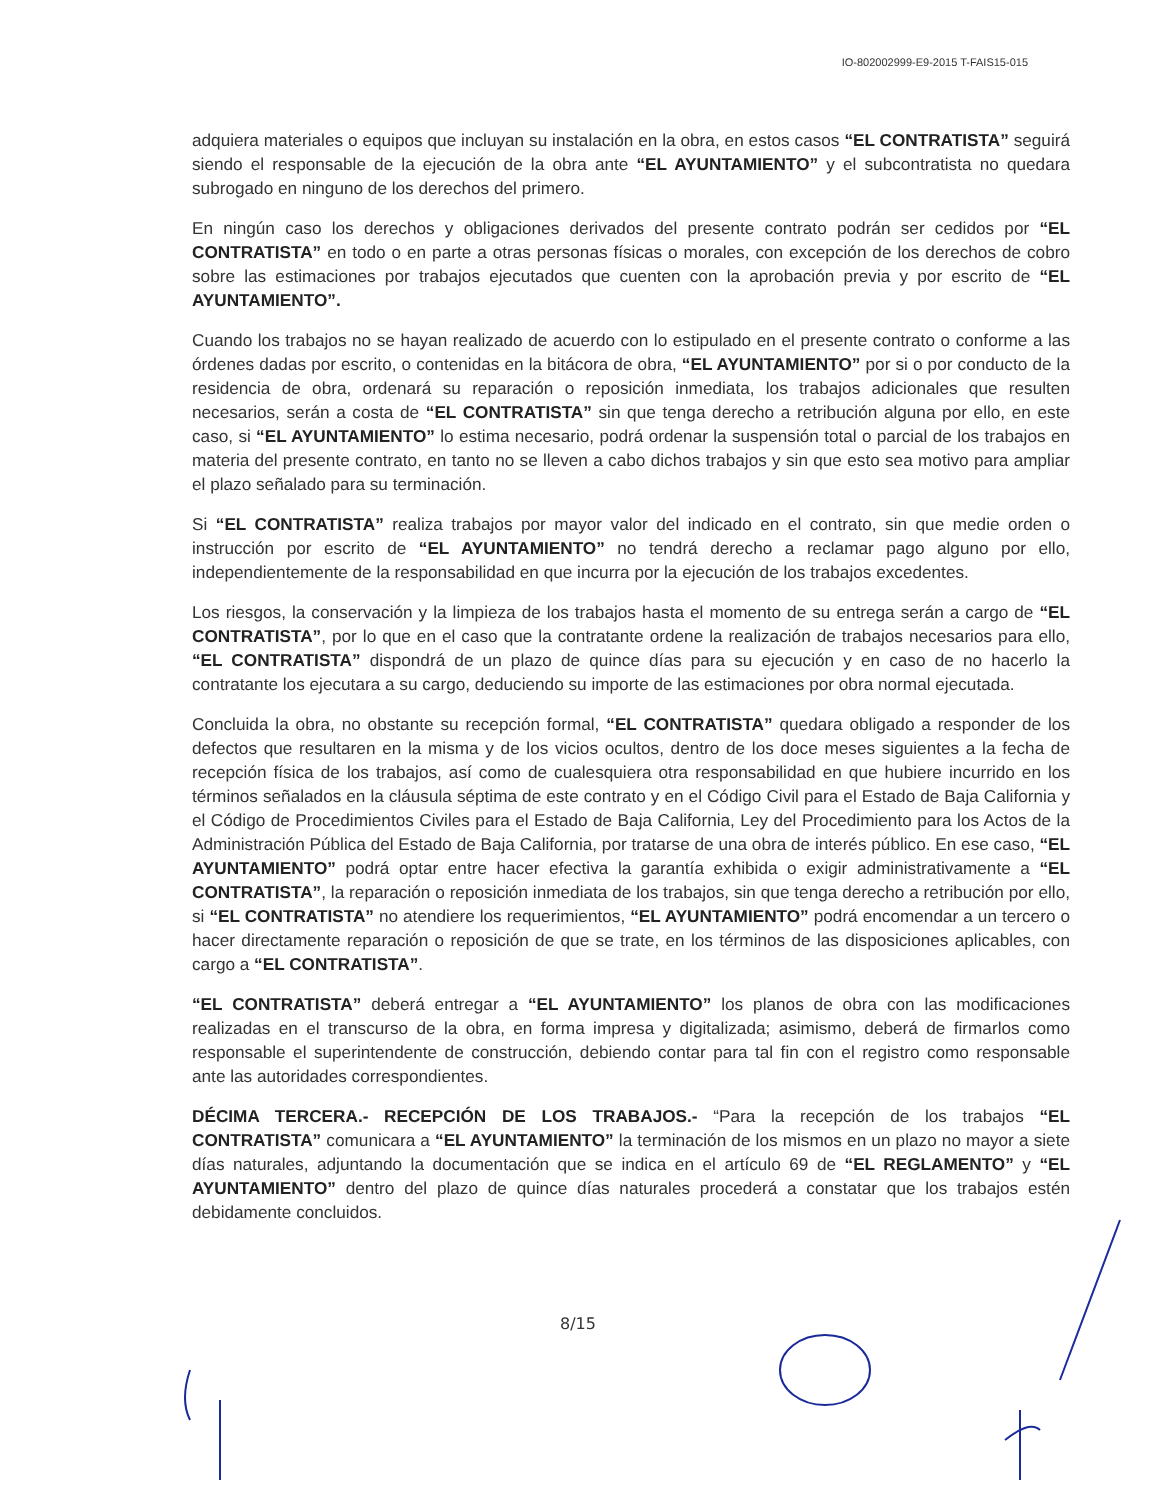IO-802002999-E9-2015 T-FAIS15-015
adquiera materiales o equipos que incluyan su instalación en la obra, en estos casos “EL CONTRATISTA” seguirá siendo el responsable de la ejecución de la obra ante “EL AYUNTAMIENTO” y el subcontratista no quedara subrogado en ninguno de los derechos del primero.
En ningún caso los derechos y obligaciones derivados del presente contrato podrán ser cedidos por “EL CONTRATISTA” en todo o en parte a otras personas físicas o morales, con excepción de los derechos de cobro sobre las estimaciones por trabajos ejecutados que cuenten con la aprobación previa y por escrito de “EL AYUNTAMIENTO”.
Cuando los trabajos no se hayan realizado de acuerdo con lo estipulado en el presente contrato o conforme a las órdenes dadas por escrito, o contenidas en la bitácora de obra, “EL AYUNTAMIENTO” por si o por conducto de la residencia de obra, ordenará su reparación o reposición inmediata, los trabajos adicionales que resulten necesarios, serán a costa de “EL CONTRATISTA” sin que tenga derecho a retribución alguna por ello, en este caso, si “EL AYUNTAMIENTO” lo estima necesario, podrá ordenar la suspensión total o parcial de los trabajos en materia del presente contrato, en tanto no se lleven a cabo dichos trabajos y sin que esto sea motivo para ampliar el plazo señalado para su terminación.
Si “EL CONTRATISTA” realiza trabajos por mayor valor del indicado en el contrato, sin que medie orden o instrucción por escrito de “EL AYUNTAMIENTO” no tendrá derecho a reclamar pago alguno por ello, independientemente de la responsabilidad en que incurra por la ejecución de los trabajos excedentes.
Los riesgos, la conservación y la limpieza de los trabajos hasta el momento de su entrega serán a cargo de “EL CONTRATISTA”, por lo que en el caso que la contratante ordene la realización de trabajos necesarios para ello, “EL CONTRATISTA” dispondrá de un plazo de quince días para su ejecución y en caso de no hacerlo la contratante los ejecutara a su cargo, deduciendo su importe de las estimaciones por obra normal ejecutada.
Concluida la obra, no obstante su recepción formal, “EL CONTRATISTA” quedara obligado a responder de los defectos que resultaren en la misma y de los vicios ocultos, dentro de los doce meses siguientes a la fecha de recepción física de los trabajos, así como de cualesquiera otra responsabilidad en que hubiere incurrido en los términos señalados en la cláusula séptima de este contrato y en el Código Civil para el Estado de Baja California y el Código de Procedimientos Civiles para el Estado de Baja California, Ley del Procedimiento para los Actos de la Administración Pública del Estado de Baja California, por tratarse de una obra de interés público. En ese caso, “EL AYUNTAMIENTO” podrá optar entre hacer efectiva la garantía exhibida o exigir administrativamente a “EL CONTRATISTA”, la reparación o reposición inmediata de los trabajos, sin que tenga derecho a retribución por ello, si “EL CONTRATISTA” no atendiere los requerimientos, “EL AYUNTAMIENTO” podrá encomendar a un tercero o hacer directamente reparación o reposición de que se trate, en los términos de las disposiciones aplicables, con cargo a “EL CONTRATISTA”.
“EL CONTRATISTA” deberá entregar a “EL AYUNTAMIENTO” los planos de obra con las modificaciones realizadas en el transcurso de la obra, en forma impresa y digitalizada; asimismo, deberá de firmarlos como responsable el superintendente de construcción, debiendo contar para tal fin con el registro como responsable ante las autoridades correspondientes.
DÉCIMA TERCERA.- RECEPCIÓN DE LOS TRABAJOS.- “Para la recepción de los trabajos “EL CONTRATISTA” comunicara a “EL AYUNTAMIENTO” la terminación de los mismos en un plazo no mayor a siete días naturales, adjuntando la documentación que se indica en el artículo 69 de “EL REGLAMENTO” y “EL AYUNTAMIENTO” dentro del plazo de quince días naturales procederá a constatar que los trabajos estén debidamente concluidos.
8/15